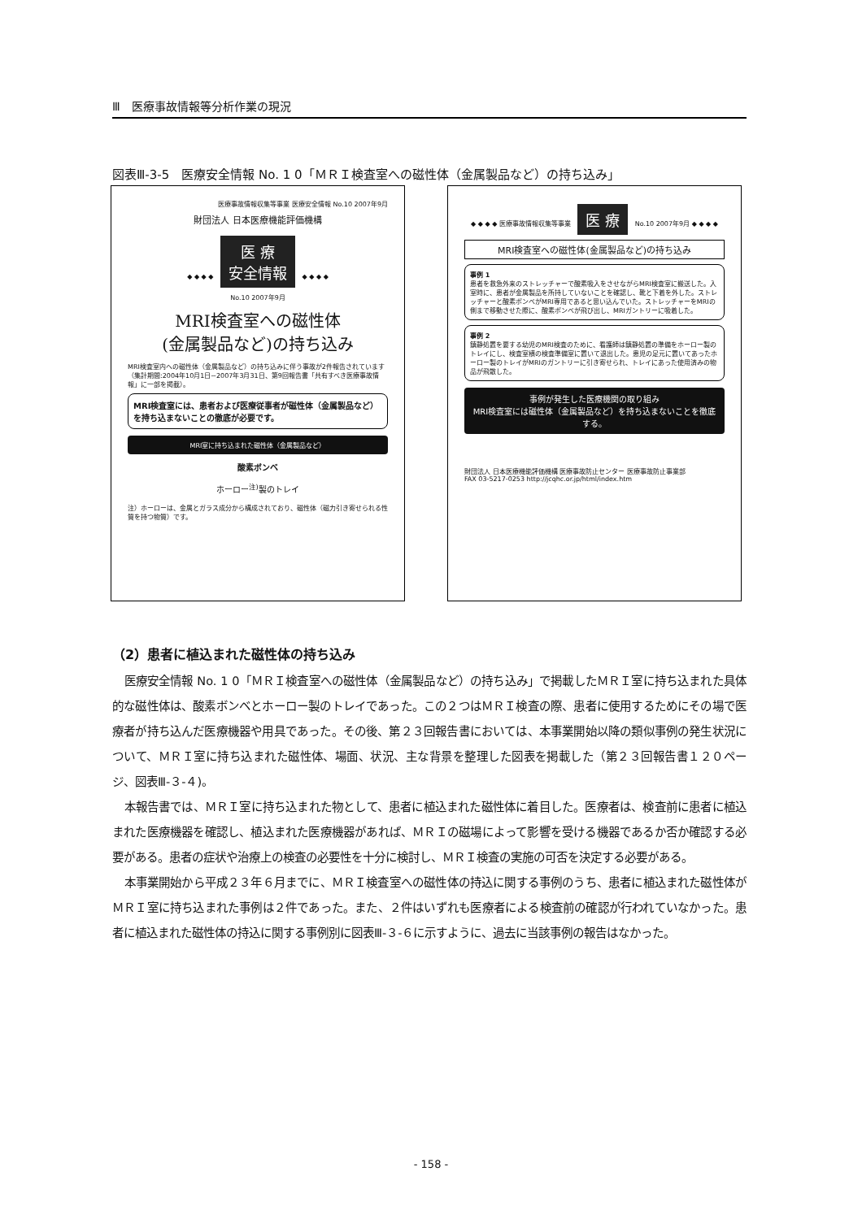Ⅲ　医療事故情報等分析作業の現況
図表Ⅲ-3-5　医療安全情報 No. 1 0「ＭＲＩ検査室への磁性体（金属製品など）の持ち込み」
医療事故情報収集等事業 医療安全情報 No.10 2007年9月
財団法人 日本医療機能評価機構
◆ ◆ ◆ ◆ 医 療
安全情報 ◆ ◆ ◆ ◆
No.10 2007年9月
MRI検査室への磁性体
(金属製品など)の持ち込み
MRI検査室内への磁性体（金属製品など）の持ち込みに伴う事故が2件報告されています（集計期間:2004年10月1日~2007年3月31日、第9回報告書「共有すべき医療事故情報」に一部を掲載）。
MRI検査室には、患者および医療従事者が磁性体（金属製品など）を持ち込まないことの徹底が必要です。
MRI室に持ち込まれた磁性体（金属製品など）
酸素ボンベ
ホーロー<sup>注)</sup>製のトレイ
注）ホーローは、金属とガラス成分から構成されており、磁性体（磁力引き寄せられる性質を持つ物質）です。
◆ ◆ ◆ ◆ 医療事故情報収集等事業 医 療 No.10 2007年9月 ◆ ◆ ◆ ◆
MRI検査室への磁性体(金属製品など)の持ち込み
事例 1
患者を救急外来のストレッチャーで酸素吸入をさせながらMRI検査室に搬送した。入室時に、患者が金属製品を所持していないことを確認し、靴と下着を外した。ストレッチャーと酸素ボンベがMRI専用であると思い込んでいた。ストレッチャーをMRIの側まで移動させた際に、酸素ボンベが飛び出し、MRIガントリーに吸着した。
事例 2
鎮静処置を要する幼児のMRI検査のために、看護師は鎮静処置の準備をホーロー製のトレイにし、検査室横の検査準備室に置いて退出した。患児の足元に置いてあったホーロー製のトレイがMRIのガントリーに引き寄せられ、トレイにあった使用済みの物品が飛散した。
事例が発生した医療機関の取り組み
MRI検査室には磁性体（金属製品など）を持ち込まないことを徹底する。
財団法人 日本医療機能評価機構 医療事故防止センター 医療事故防止事業部
FAX 03-5217-0253 http://jcqhc.or.jp/html/index.htm
（2）患者に植込まれた磁性体の持ち込み
医療安全情報 No. 1 0「ＭＲＩ検査室への磁性体（金属製品など）の持ち込み」で掲載したＭＲＩ室に持ち込まれた具体的な磁性体は、酸素ボンベとホーロー製のトレイであった。この２つはＭＲＩ検査の際、患者に使用するためにその場で医療者が持ち込んだ医療機器や用具であった。その後、第２３回報告書においては、本事業開始以降の類似事例の発生状況について、ＭＲＩ室に持ち込まれた磁性体、場面、状況、主な背景を整理した図表を掲載した（第２３回報告書１２０ページ、図表Ⅲ-３-４)。
本報告書では、ＭＲＩ室に持ち込まれた物として、患者に植込まれた磁性体に着目した。医療者は、検査前に患者に植込まれた医療機器を確認し、植込まれた医療機器があれば、ＭＲＩの磁場によって影響を受ける機器であるか否か確認する必要がある。患者の症状や治療上の検査の必要性を十分に検討し、ＭＲＩ検査の実施の可否を決定する必要がある。
本事業開始から平成２３年６月までに、ＭＲＩ検査室への磁性体の持込に関する事例のうち、患者に植込まれた磁性体がＭＲＩ室に持ち込まれた事例は２件であった。また、２件はいずれも医療者による検査前の確認が行われていなかった。患者に植込まれた磁性体の持込に関する事例別に図表Ⅲ-３-６に示すように、過去に当該事例の報告はなかった。
- 158 -